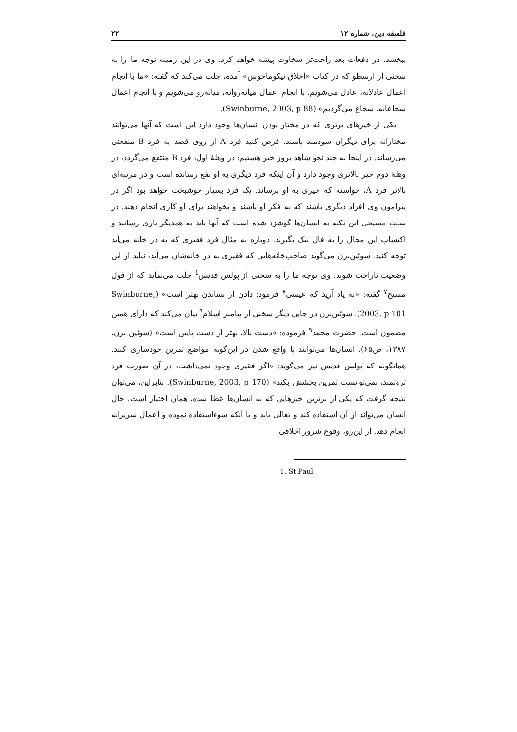فلسفه دین، شماره ۱۲ ۲۲
ببخشد، در دفعات بعد راحت‌تر سخاوت پیشه خواهد کرد. وی در این زمینه توجه ما را به سخنی از ارسطو که در کتاب «اخلاق نیکوماخوس» آمده، جلب می‌کند که گفته: «ما با انجام اعمال عادلانه، عادل می‌شویم. با انجام اعمال میانه‌روانه، میانه‌رو می‌شویم و با انجام اعمال شجاعانه، شجاع می‌گردیم» (Swinburne, 2003, p 88).
یکی از خیرهای برتری که در مختار بودن انسان‌ها وجود دارد این است که آنها می‌توانند مختارانه برای دیگران سودمند باشند. فرض کنید فرد A از روی قصد به فرد B منفعتی می‌رساند. در اینجا به چند نحو شاهد بروز خیر هستیم: در وهلهٔ اول، فرد B منتفع می‌گردد، در وهلهٔ دوم خیر بالاتری وجود دارد و آن اینکه فرد دیگری به او نفع رسانده است و در مرتبه‌ای بالاتر فرد A، خواسته که خیری به او برساند. یک فرد بسیار خوشبخت خواهد بود اگر در پیرامون وی افراد دیگری باشند که به فکر او باشند و بخواهند برای او کاری انجام دهند. در سنت مسیحی این نکته به انسان‌ها گوشزد شده است که آنها باید به همدیگر یاری رسانند و اکتساب این مجال را به فال نیک بگیرند. دوباره به مثال فرد فقیری که به در خانه می‌آید توجه کنید. سوئین‌برن می‌گوید صاحب‌خانه‌هایی که فقیری به در خانه‌شان می‌آید، نباید از این وضعیت ناراحت شوند. وی توجه ما را به سخنی از پولس قدیس<sup>1</sup> جلب می‌نماید که از قول مسیح<sup>۷</sup> گفته: «به یاد آرید که عیسی<sup>۷</sup> فرمود: دادن از ستاندن بهتر است» (Swinburne, 2003, p 101). سوئین‌برن در جایی دیگر سخنی از پیامبر اسلام<sup>۹</sup> بیان می‌کند که دارای همین مضمون است. حضرت محمد<sup>۹</sup> فرموده: «دست بالا، بهتر از دست پایین است» (سوئین برن، ۱۳۸۷، ص۶۵). انسان‌ها می‌توانند با واقع شدن در این‌گونه مواضع تمرین خودسازی کنند. همانگونه که پولس قدیس نیز می‌گوید: «اگر فقیری وجود نمی‌داشت، در آن صورت فرد ثروتمند، نمی‌توانست تمرین بخشش بکند» (Swinburne, 2003, p 170). بنابراین، می‌توان نتیجه گرفت که یکی از برترین خیرهایی که به انسان‌ها عطا شده، همان اختیار است. حال انسان می‌تواند از آن استفاده کند و تعالی یابد و یا آنکه سوءاستفاده نموده و اعمال شریرانه انجام دهد. از این‌رو، وقوع شرور اخلاقی
1. St Paul